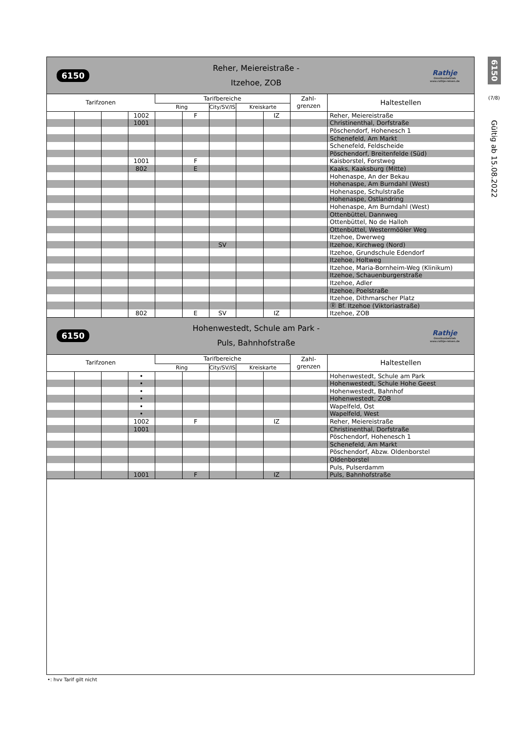6150
Reher, Meiereistraße -
Itzehoe, ZOB
Rathje
Omnibusbetrieb
www.rathje-reisen.de
| Tarifzonen | | | | Tarifbereiche | | | | | Zahl- grenzen | Haltestellen |
| --- | --- | --- | --- | --- | --- | --- | --- | --- | --- | --- |
| | | | | Ring | | City/SV/IS | Kreiskarte | | | |
| | | | 1002 | | F | | | IZ | | Reher, Meiereistraße |
| | | | 1001 | | | | | | | Christinenthal, Dorfstraße |
| | | | | | | | | | | Pöschendorf, Hohenesch 1 |
| | | | | | | | | | | Schenefeld, Am Markt |
| | | | | | | | | | | Schenefeld, Feldscheide |
| | | | | | | | | | | Pöschendorf, Breitenfelde (Süd) |
| | | | 1001 | | F | | | | | Kaisborstel, Forstweg |
| | | | 802 | | E | | | | | Kaaks, Kaaksburg (Mitte) |
| | | | | | | | | | | Hohenaspe, An der Bekau |
| | | | | | | | | | | Hohenaspe, Am Burndahl (West) |
| | | | | | | | | | | Hohenaspe, Schulstraße |
| | | | | | | | | | | Hohenaspe, Ostlandring |
| | | | | | | | | | | Hohenaspe, Am Burndahl (West) |
| | | | | | | | | | | Ottenbüttel, Dannweg |
| | | | | | | | | | | Ottenbüttel, No de Halloh |
| | | | | | | | | | | Ottenbüttel, Westermööler Weg |
| | | | | | | | | | | Itzehoe, Dwerweg |
| | | | | | | SV | | | | Itzehoe, Kirchweg (Nord) |
| | | | | | | | | | | Itzehoe, Grundschule Edendorf |
| | | | | | | | | | | Itzehoe, Holtweg |
| | | | | | | | | | | Itzehoe, Maria-Bornheim-Weg (Klinikum) |
| | | | | | | | | | | Itzehoe, Schauenburgerstraße |
| | | | | | | | | | | Itzehoe, Adler |
| | | | | | | | | | | Itzehoe, Poelstraße |
| | | | | | | | | | | Itzehoe, Dithmarscher Platz |
| | | | | | | | | | | Ⓡ Bf. Itzehoe (Viktoriastraße) |
| | | | 802 | | E | SV | | IZ | | Itzehoe, ZOB |
6150
Hohenwestedt, Schule am Park -
Puls, Bahnhofstraße
Rathje
Omnibusbetrieb
www.rathje-reisen.de
| Tarifzonen | | | | Tarifbereiche | | | | | Zahl- grenzen | Haltestellen |
| --- | --- | --- | --- | --- | --- | --- | --- | --- | --- | --- |
| | | | | Ring | | City/SV/IS | Kreiskarte | | | |
| | | | • | | | | | | | Hohenwestedt, Schule am Park |
| | | | • | | | | | | | Hohenwestedt, Schule Hohe Geest |
| | | | • | | | | | | | Hohenwestedt, Bahnhof |
| | | | • | | | | | | | Hohenwestedt, ZOB |
| | | | • | | | | | | | Wapelfeld, Ost |
| | | | • | | | | | | | Wapelfeld, West |
| | | | 1002 | | F | | | IZ | | Reher, Meiereistraße |
| | | | 1001 | | | | | | | Christinenthal, Dorfstraße |
| | | | | | | | | | | Pöschendorf, Hohenesch 1 |
| | | | | | | | | | | Schenefeld, Am Markt |
| | | | | | | | | | | Pöschendorf, Abzw. Oldenborstel |
| | | | | | | | | | | Oldenborstel |
| | | | | | | | | | | Puls, Pulserdamm |
| | | | 1001 | | F | | | IZ | | Puls, Bahnhofstraße |
6150
(7/8)
Gültig ab 15.08.2022
•: hvv Tarif gilt nicht